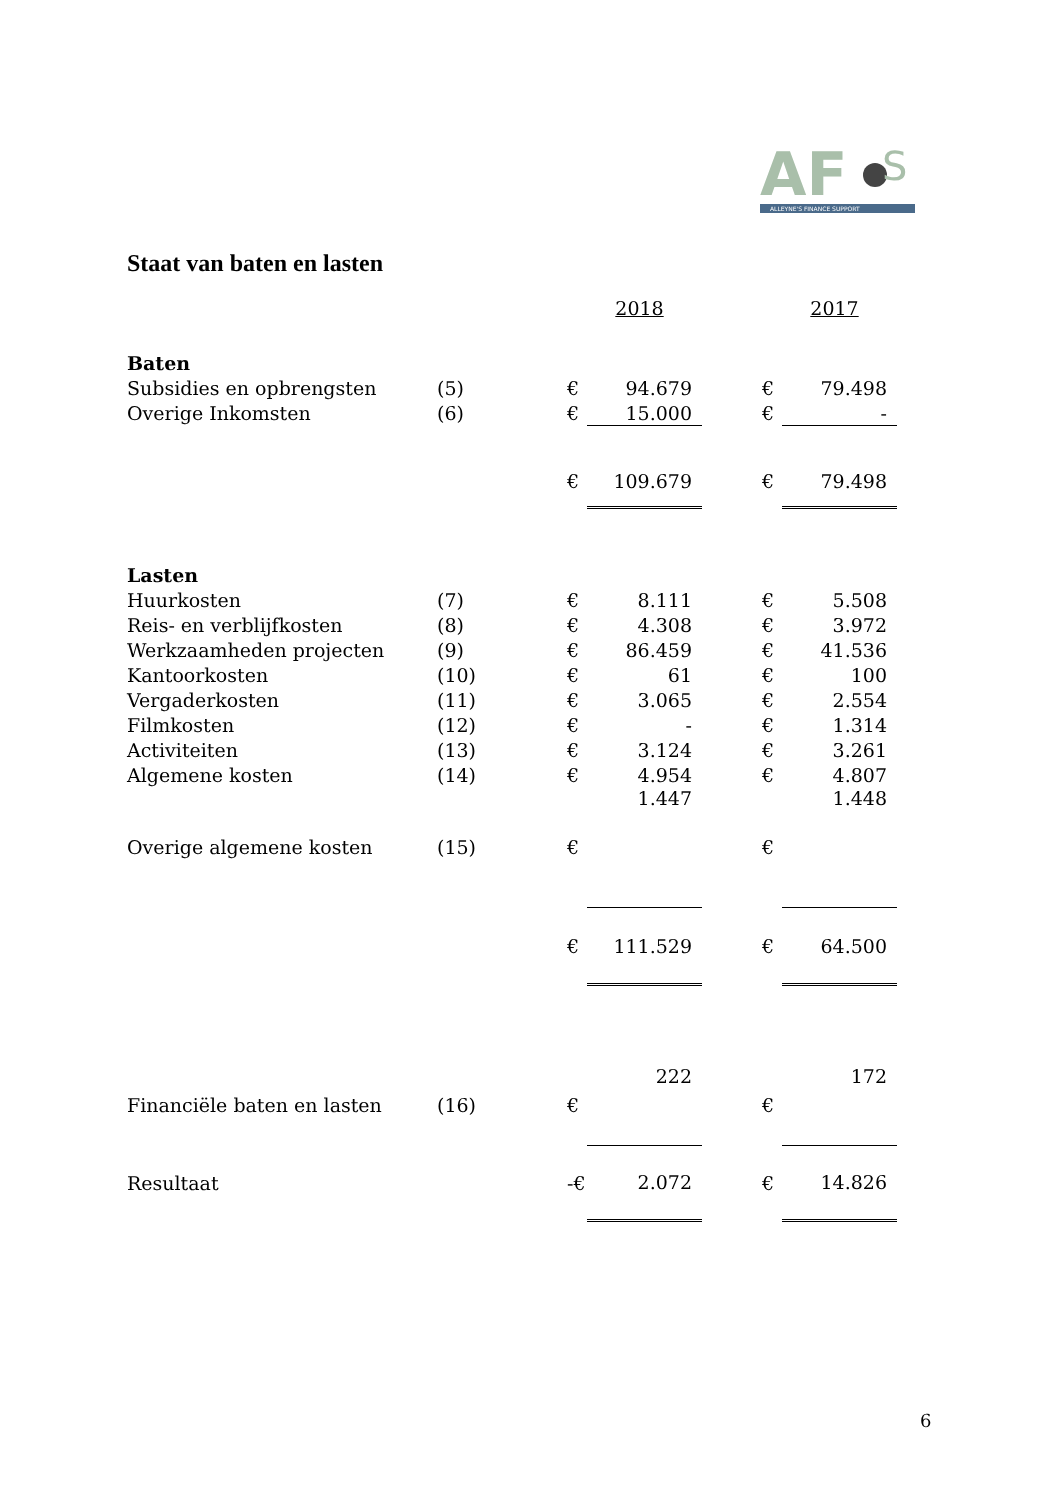AF
S
ALLEYNE'S FINANCE SUPPORT
Staat van baten en lasten
| | | | 2018 | | | 2017 |
| Baten | | | | | | |
| Subsidies en opbrengsten | (5) | € | 94.679 | | € | 79.498 |
| Overige Inkomsten | (6) | € | 15.000 | | € | - |
| | | € | 109.679 | | € | 79.498 |
| Lasten | | | | | | |
| Huurkosten | (7) | € | 8.111 | | € | 5.508 |
| Reis- en verblijfkosten | (8) | € | 4.308 | | € | 3.972 |
| Werkzaamheden projecten | (9) | € | 86.459 | | € | 41.536 |
| Kantoorkosten | (10) | € | 61 | | € | 100 |
| Vergaderkosten | (11) | € | 3.065 | | € | 2.554 |
| Filmkosten | (12) | € | - | | € | 1.314 |
| Activiteiten | (13) | € | 3.124 | | € | 3.261 |
| Algemene kosten | (14) | € | 4.954 | | € | 4.807 |
| Overige algemene kosten | (15) | € | 1.447 | | € | 1.448 |
| | | € | 111.529 | | € | 64.500 |
| Financiële baten en lasten | (16) | € | 222 | | € | 172 |
| Resultaat | | -€ | 2.072 | | € | 14.826 |
6